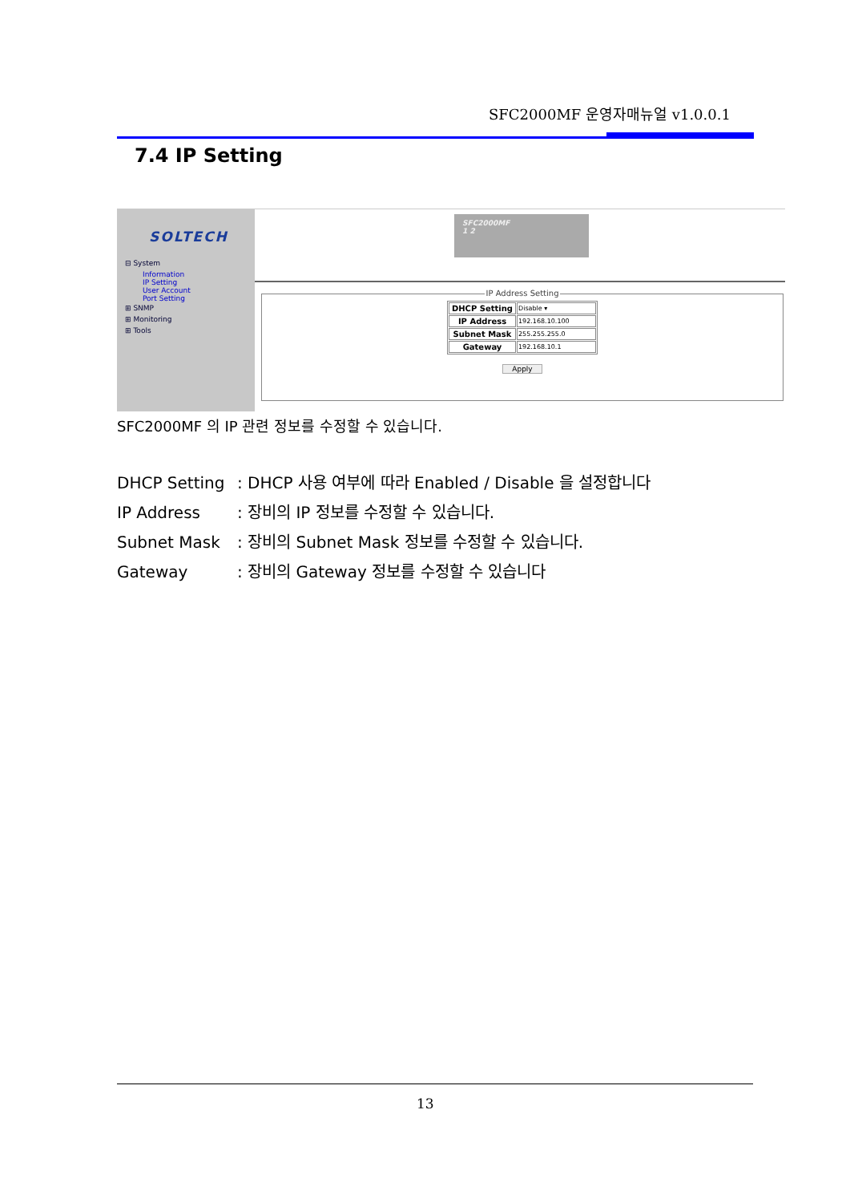SFC2000MF 운영자매뉴얼 v1.0.0.1
7.4 IP Setting
SOLTECH
⊟ System
Information
IP Setting
User Account
Port Setting
⊞ SNMP
⊞ Monitoring
⊞ Tools
SFC2000MF
1 2
IP Address Setting
| DHCP Setting | Disable ▾ |
| IP Address | 192.168.10.100 |
| Subnet Mask | 255.255.255.0 |
| Gateway | 192.168.10.1 |
Apply
SFC2000MF 의 IP 관련 정보를 수정할 수 있습니다.
DHCP Setting: DHCP 사용 여부에 따라 Enabled / Disable 을 설정합니다
IP Address: 장비의 IP 정보를 수정할 수 있습니다.
Subnet Mask: 장비의 Subnet Mask 정보를 수정할 수 있습니다.
Gateway: 장비의 Gateway 정보를 수정할 수 있습니다
13